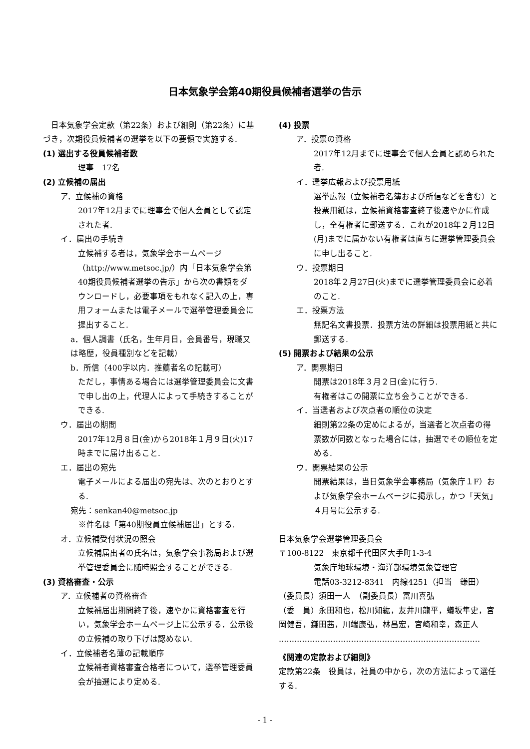日本気象学会第40期役員候補者選挙の告示
　日本気象学会定款（第22条）および細則（第22条）に基づき，次期役員候補者の選挙を以下の要領で実施する.
(1) 選出する役員候補者数
理事　17名
(2) 立候補の届出
ア．立候補の資格
2017年12月までに理事会で個人会員として認定された者.
イ．届出の手続き
立候補する者は，気象学会ホームページ（http://www.metsoc.jp/）内「日本気象学会第40期役員候補者選挙の告示」から次の書類をダウンロードし，必要事項をもれなく記入の上，専用フォームまたは電子メールで選挙管理委員会に提出すること.
a．個人調書（氏名，生年月日，会員番号，現職又は略歴，役員種別などを記載）
b．所信（400字以内．推薦者名の記載可）
ただし，事情ある場合には選挙管理委員会に文書で申し出の上，代理人によって手続きすることができる.
ウ．届出の期間
2017年12月８日(金)から2018年１月９日(火)17時までに届け出ること.
エ．届出の宛先
電子メールによる届出の宛先は、次のとおりとする.
宛先：senkan40@metsoc.jp
　※件名は「第40期役員立候補届出」とする.
オ．立候補受付状況の照会
立候補届出者の氏名は，気象学会事務局および選挙管理委員会に随時照会することができる.
(3) 資格審査・公示
ア．立候補者の資格審査
立候補届出期間終了後，速やかに資格審査を行い，気象学会ホームページ上に公示する．公示後の立候補の取り下げは認めない.
イ．立候補者名薄の記載順序
立候補者資格審査合格者について，選挙管理委員会が抽選により定める.
(4) 投票
ア．投票の資格
2017年12月までに理事会で個人会員と認められた者.
イ．選挙広報および投票用紙
選挙広報（立候補者名簿および所信などを含む）と投票用紙は，立候補資格審査終了後速やかに作成し，全有権者に郵送する．これが2018年２月12日(月)までに届かない有権者は直ちに選挙管理委員会に申し出ること.
ウ．投票期日
2018年２月27日(火)までに選挙管理委員会に必着のこと.
エ．投票方法
無記名文書投票．投票方法の詳細は投票用紙と共に郵送する.
(5) 開票および結果の公示
ア．開票期日
開票は2018年３月２日(金)に行う.
有権者はこの開票に立ち会うことができる.
イ．当選者および次点者の順位の決定
細則第22条の定めによるが，当選者と次点者の得票数が同数となった場合には，抽選でその順位を定める.
ウ．開票結果の公示
開票結果は，当日気象学会事務局（気象庁１F）および気象学会ホームページに掲示し，かつ「天気」４月号に公示する.
日本気象学会選挙管理委員会
〒100-8122　東京都千代田区大手町1-3-4
気象庁地球環境・海洋部環境気象管理官
電話03-3212-8341　内線4251（担当　鎌田）
（委員長）須田一人　（副委員長）冨川喜弘
（委　員）永田和也，松川知紘，友井川龍平，蟻坂隼史，宮岡健吾，鎌田茜，川端康弘，林昌宏，宮崎和幸，森正人
……………………………………………………………………
《関連の定款および細則》
定款第22条　役員は，社員の中から，次の方法によって選任する.
- 1 -